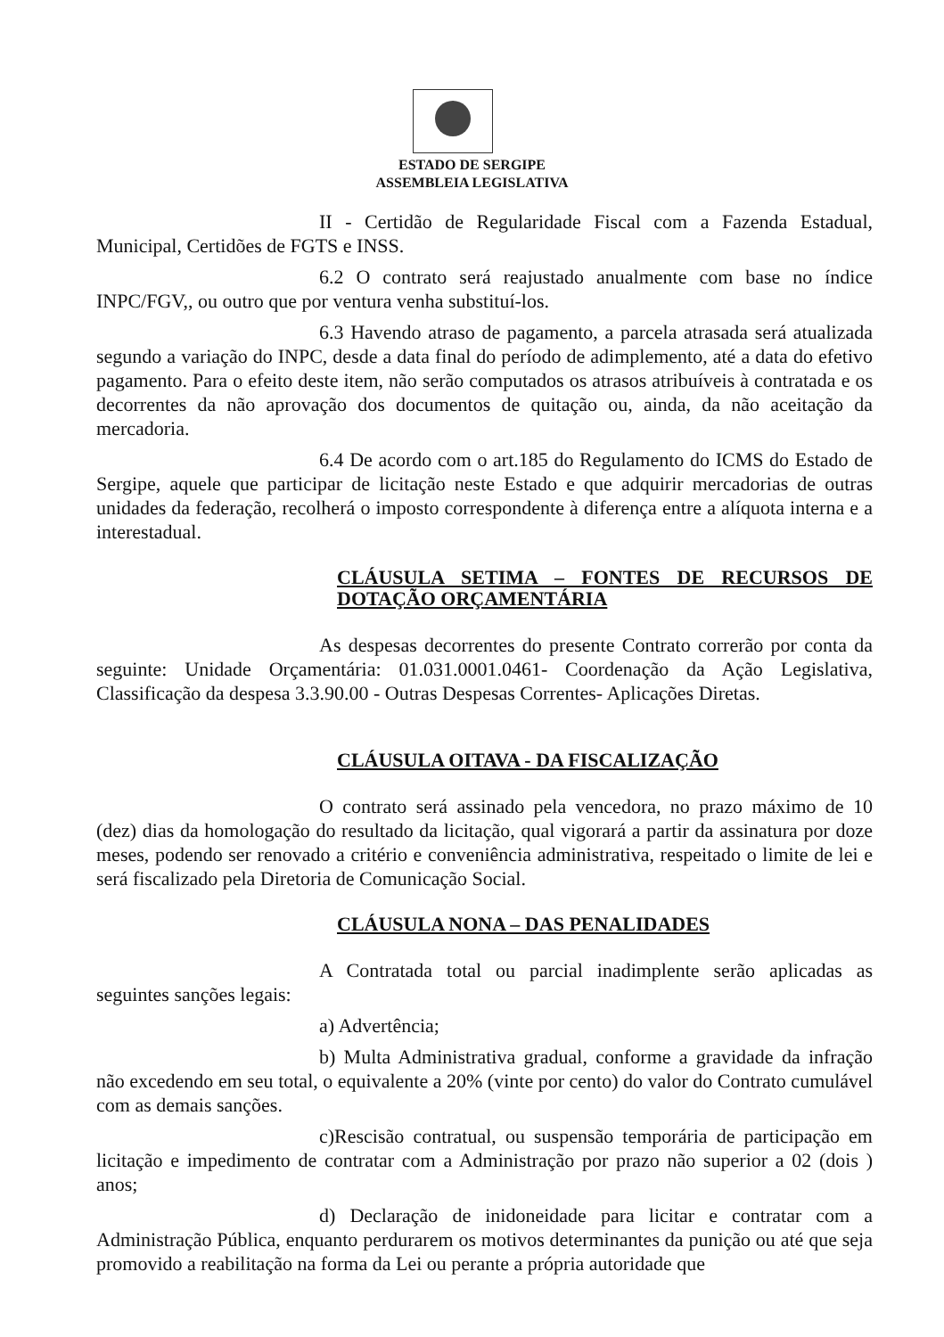ESTADO DE SERGIPE
ASSEMBLEIA LEGISLATIVA
II - Certidão de Regularidade Fiscal com a Fazenda Estadual, Municipal, Certidões de FGTS e INSS.
6.2 O contrato será reajustado anualmente com base no índice INPC/FGV,, ou outro que por ventura venha substituí-los.
6.3 Havendo atraso de pagamento, a parcela atrasada será atualizada segundo a variação do INPC, desde a data final do período de adimplemento, até a data do efetivo pagamento. Para o efeito deste item, não serão computados os atrasos atribuíveis à contratada e os decorrentes da não aprovação dos documentos de quitação ou, ainda, da não aceitação da mercadoria.
6.4 De acordo com o art.185 do Regulamento do ICMS do Estado de Sergipe, aquele que participar de licitação neste Estado e que adquirir mercadorias de outras unidades da federação, recolherá o imposto correspondente à diferença entre a alíquota interna e a interestadual.
CLÁUSULA SETIMA – FONTES DE RECURSOS DE DOTAÇÃO ORÇAMENTÁRIA
As despesas decorrentes do presente Contrato correrão por conta da seguinte: Unidade Orçamentária: 01.031.0001.0461- Coordenação da Ação Legislativa, Classificação da despesa 3.3.90.00 - Outras Despesas Correntes- Aplicações Diretas.
CLÁUSULA OITAVA - DA FISCALIZAÇÃO
O contrato será assinado pela vencedora, no prazo máximo de 10 (dez) dias da homologação do resultado da licitação, qual vigorará a partir da assinatura por doze meses, podendo ser renovado a critério e conveniência administrativa, respeitado o limite de lei e será fiscalizado pela Diretoria de Comunicação Social.
CLÁUSULA NONA – DAS PENALIDADES
A Contratada total ou parcial inadimplente serão aplicadas as seguintes sanções legais:
a) Advertência;
b) Multa Administrativa gradual, conforme a gravidade da infração não excedendo em seu total, o equivalente a 20% (vinte por cento) do valor do Contrato cumulável com as demais sanções.
c)Rescisão contratual, ou suspensão temporária de participação em licitação e impedimento de contratar com a Administração por prazo não superior a 02 (dois ) anos;
d) Declaração de inidoneidade para licitar e contratar com a Administração Pública, enquanto perdurarem os motivos determinantes da punição ou até que seja promovido a reabilitação na forma da Lei ou perante a própria autoridade que